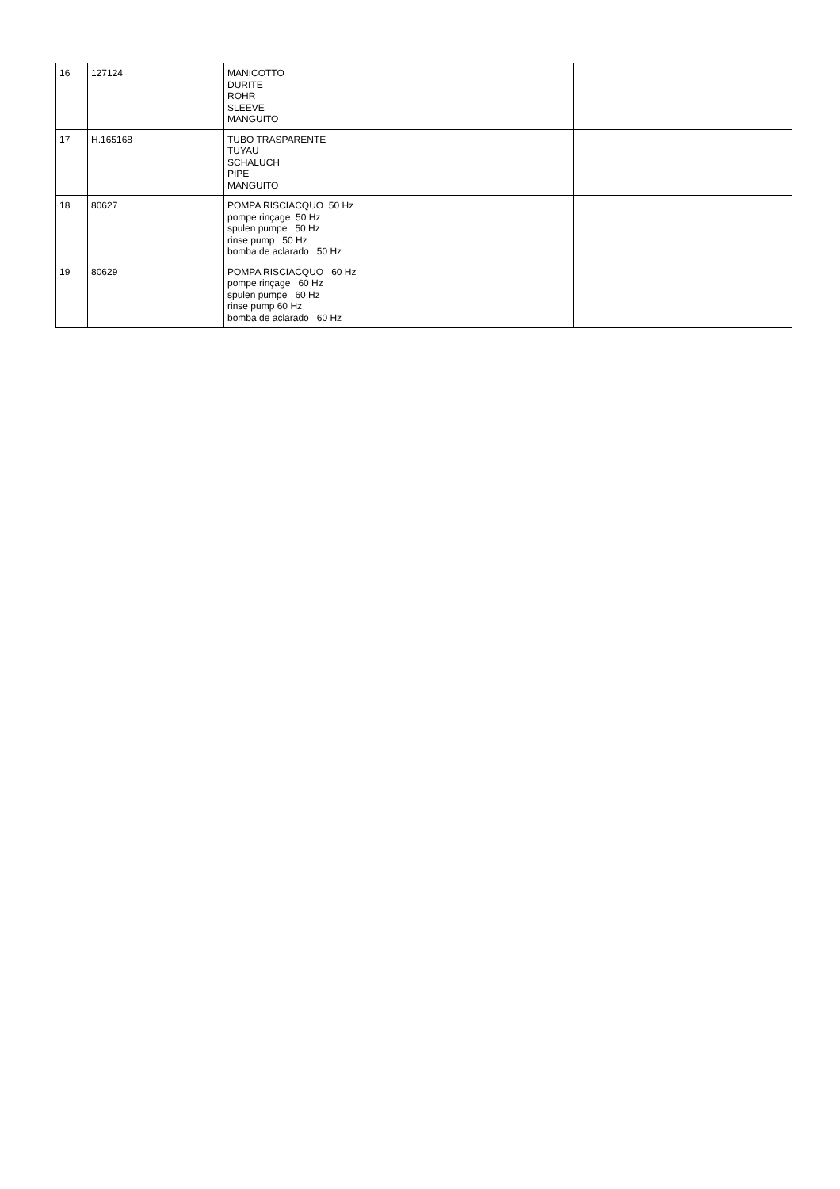| 16 | 127124 | MANICOTTO DURITE ROHR SLEEVE MANGUITO | |
| 17 | H.165168 | TUBO TRASPARENTE TUYAU SCHALUCH PIPE MANGUITO | |
| 18 | 80627 | POMPA RISCIACQUO 50 Hz pompe rinçage 50 Hz spulen pumpe 50 Hz rinse pump 50 Hz bomba de aclarado 50 Hz | |
| 19 | 80629 | POMPA RISCIACQUO 60 Hz pompe rinçage 60 Hz spulen pumpe 60 Hz rinse pump 60 Hz bomba de aclarado 60 Hz | |